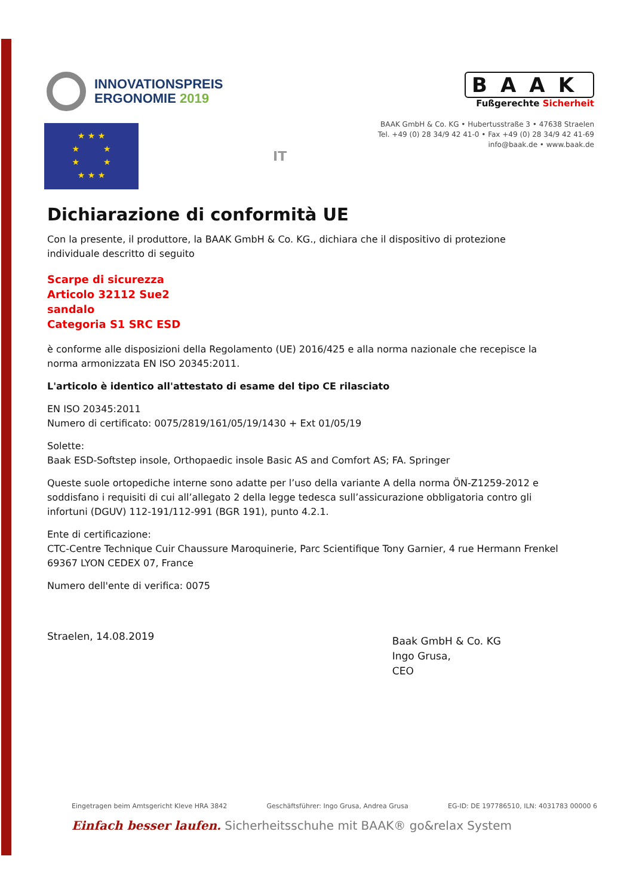INNOVATIONSPREIS
ERGONOMIE 2019
★ ★ ★
★ ★
★ ★
★ ★ ★
IT
BAAK
Fußgerechte Sicherheit
BAAK GmbH & Co. KG • Hubertusstraße 3 • 47638 Straelen
Tel. +49 (0) 28 34/9 42 41-0 • Fax +49 (0) 28 34/9 42 41-69
info@baak.de • www.baak.de
Dichiarazione di conformità UE
Con la presente, il produttore, la BAAK GmbH & Co. KG., dichiara che il dispositivo di protezione individuale descritto di seguito
Scarpe di sicurezza
Articolo 32112 Sue2
sandalo
Categoria S1 SRC ESD
è conforme alle disposizioni della Regolamento (UE) 2016/425 e alla norma nazionale che recepisce la norma armonizzata EN ISO 20345:2011.
L'articolo è identico all'attestato di esame del tipo CE rilasciato
EN ISO 20345:2011
Numero di certificato: 0075/2819/161/05/19/1430 + Ext 01/05/19
Solette:
Baak ESD-Softstep insole, Orthopaedic insole Basic AS and Comfort AS; FA. Springer
Queste suole ortopediche interne sono adatte per l’uso della variante A della norma ÖN-Z1259-2012 e soddisfano i requisiti di cui all’allegato 2 della legge tedesca sull’assicurazione obbligatoria contro gli infortuni (DGUV) 112-191/112-991 (BGR 191), punto 4.2.1.
Ente di certificazione:
CTC-Centre Technique Cuir Chaussure Maroquinerie, Parc Scientifique Tony Garnier, 4 rue Hermann Frenkel 69367 LYON CEDEX 07, France
Numero dell'ente di verifica: 0075
Straelen, 14.08.2019
Baak GmbH & Co. KG
Ingo Grusa,
CEO
Eingetragen beim Amtsgericht Kleve HRA 3842 Geschäftsführer: Ingo Grusa, Andrea Grusa EG-ID: DE 197786510, ILN: 4031783 00000 6
Einfach besser laufen. Sicherheitsschuhe mit BAAK® go&relax System